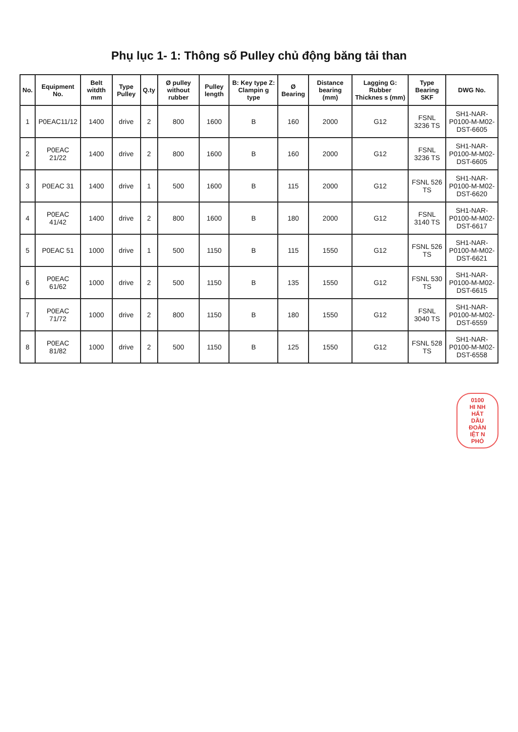Phụ lục 1- 1: Thông số Pulley chủ động băng tải than
| No. | Equipment No. | Belt witdth mm | Type Pulley | Q.ty | Ø pulley without rubber | Pulley length | B: Key type Z: Clampin g type | Ø Bearing | Distance bearing (mm) | Lagging G: Rubber Thicknes s (mm) | Type Bearing SKF | DWG No. |
| --- | --- | --- | --- | --- | --- | --- | --- | --- | --- | --- | --- | --- |
| 1 | P0EAC11/12 | 1400 | drive | 2 | 800 | 1600 | B | 160 | 2000 | G12 | FSNL 3236 TS | SH1-NAR-P0100-M-M02-DST-6605 |
| 2 | P0EAC 21/22 | 1400 | drive | 2 | 800 | 1600 | B | 160 | 2000 | G12 | FSNL 3236 TS | SH1-NAR-P0100-M-M02-DST-6605 |
| 3 | P0EAC 31 | 1400 | drive | 1 | 500 | 1600 | B | 115 | 2000 | G12 | FSNL 526 TS | SH1-NAR-P0100-M-M02-DST-6620 |
| 4 | P0EAC 41/42 | 1400 | drive | 2 | 800 | 1600 | B | 180 | 2000 | G12 | FSNL 3140 TS | SH1-NAR-P0100-M-M02-DST-6617 |
| 5 | P0EAC 51 | 1000 | drive | 1 | 500 | 1150 | B | 115 | 1550 | G12 | FSNL 526 TS | SH1-NAR-P0100-M-M02-DST-6621 |
| 6 | P0EAC 61/62 | 1000 | drive | 2 | 500 | 1150 | B | 135 | 1550 | G12 | FSNL 530 TS | SH1-NAR-P0100-M-M02-DST-6615 |
| 7 | P0EAC 71/72 | 1000 | drive | 2 | 800 | 1150 | B | 180 | 1550 | G12 | FSNL 3040 TS | SH1-NAR-P0100-M-M02-DST-6559 |
| 8 | P0EAC 81/82 | 1000 | drive | 2 | 500 | 1150 | B | 125 | 1550 | G12 | FSNL 528 TS | SH1-NAR-P0100-M-M02-DST-6558 |
0100
HI NH
HẤT
DẦU
ĐOÀN
IỆT N
PHÓ